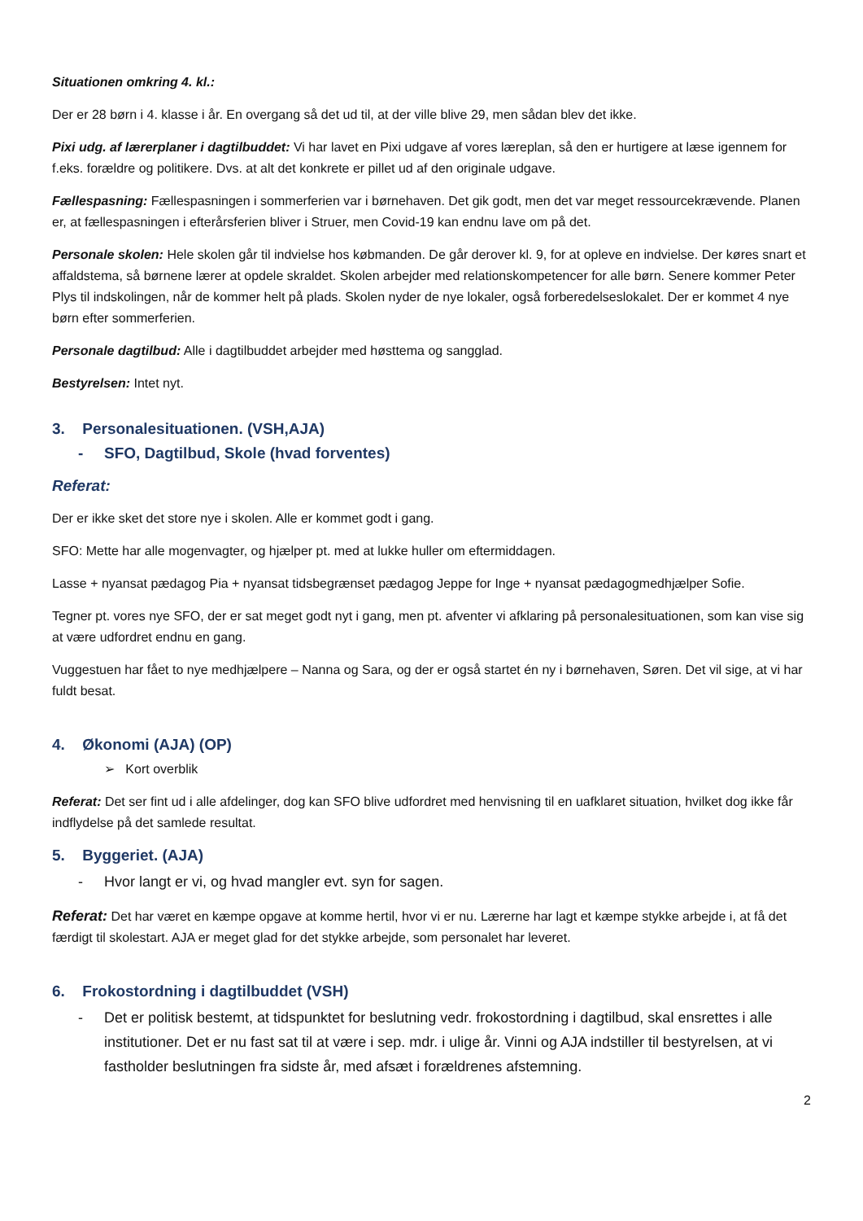Situationen omkring 4. kl.:
Der er 28 børn i 4. klasse i år. En overgang så det ud til, at der ville blive 29, men sådan blev det ikke.
Pixi udg. af lærerplaner i dagtilbuddet: Vi har lavet en Pixi udgave af vores læreplan, så den er hurtigere at læse igennem for f.eks. forældre og politikere. Dvs. at alt det konkrete er pillet ud af den originale udgave.
Fællespasning: Fællespasningen i sommerferien var i børnehaven. Det gik godt, men det var meget ressourcekrævende. Planen er, at fællespasningen i efterårsferien bliver i Struer, men Covid-19 kan endnu lave om på det.
Personale skolen: Hele skolen går til indvielse hos købmanden. De går derover kl. 9, for at opleve en indvielse. Der køres snart et affaldstema, så børnene lærer at opdele skraldet. Skolen arbejder med relationskompetencer for alle børn. Senere kommer Peter Plys til indskolingen, når de kommer helt på plads. Skolen nyder de nye lokaler, også forberedelseslokalet. Der er kommet 4 nye børn efter sommerferien.
Personale dagtilbud: Alle i dagtilbuddet arbejder med høsttema og sangglad.
Bestyrelsen: Intet nyt.
3. Personalesituationen. (VSH,AJA)
- SFO, Dagtilbud, Skole (hvad forventes)
Referat:
Der er ikke sket det store nye i skolen. Alle er kommet godt i gang.
SFO: Mette har alle mogenvagter, og hjælper pt. med at lukke huller om eftermiddagen.
Lasse + nyansat pædagog Pia + nyansat tidsbegrænset pædagog Jeppe for Inge + nyansat pædagogmedhjælper Sofie.
Tegner pt. vores nye SFO, der er sat meget godt nyt i gang, men pt. afventer vi afklaring på personalesituationen, som kan vise sig at være udfordret endnu en gang.
Vuggestuen har fået to nye medhjælpere – Nanna og Sara, og der er også startet én ny i børnehaven, Søren. Det vil sige, at vi har fuldt besat.
4. Økonomi (AJA) (OP)
➢ Kort overblik
Referat: Det ser fint ud i alle afdelinger, dog kan SFO blive udfordret med henvisning til en uafklaret situation, hvilket dog ikke får indflydelse på det samlede resultat.
5. Byggeriet. (AJA)
- Hvor langt er vi, og hvad mangler evt. syn for sagen.
Referat: Det har været en kæmpe opgave at komme hertil, hvor vi er nu. Lærerne har lagt et kæmpe stykke arbejde i, at få det færdigt til skolestart. AJA er meget glad for det stykke arbejde, som personalet har leveret.
6. Frokostordning i dagtilbuddet (VSH)
- Det er politisk bestemt, at tidspunktet for beslutning vedr. frokostordning i dagtilbud, skal ensrettes i alle institutioner. Det er nu fast sat til at være i sep. mdr. i ulige år. Vinni og AJA indstiller til bestyrelsen, at vi fastholder beslutningen fra sidste år, med afsæt i forældrenes afstemning.
2